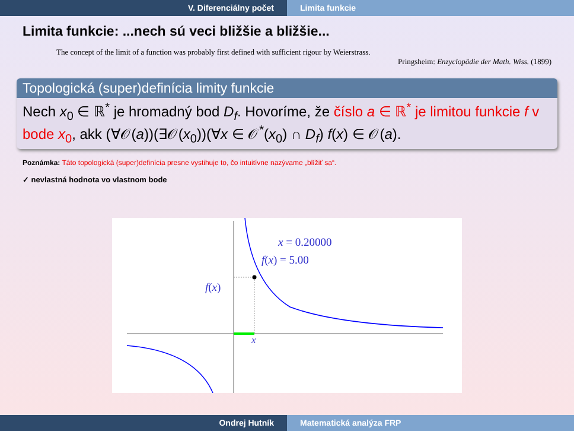V. Diferenciálny počet Limita funkcie
Limita funkcie: ...nech sú veci bližšie a bližšie...
The concept of the limit of a function was probably first defined with sufficient rigour by Weierstrass.
Pringsheim: Enzyclopädie der Math. Wiss. (1899)
Topologická (super)definícia limity funkcie
Nech x<sub>0</sub> ∈ ℝ<sup>*</sup> je hromadný bod D<sub>f</sub>. Hovoríme, že číslo a ∈ ℝ<sup>*</sup> je limitou funkcie f v bode x<sub>0</sub>, akk (∀𝒪(a))(∃𝒪(x<sub>0</sub>))(∀x ∈ 𝒪<sup>*</sup>(x<sub>0</sub>) ∩ D<sub>f</sub>) f(x) ∈ 𝒪(a).
Poznámka: Táto topologická (super)definícia presne vystihuje to, čo intuitívne nazývame „blížiť sa“.
✓ nevlastná hodnota vo vlastnom bode
x = 0.20000
f(x) = 5.00
f(x)
x
Ondrej Hutník Matematická analýza FRP